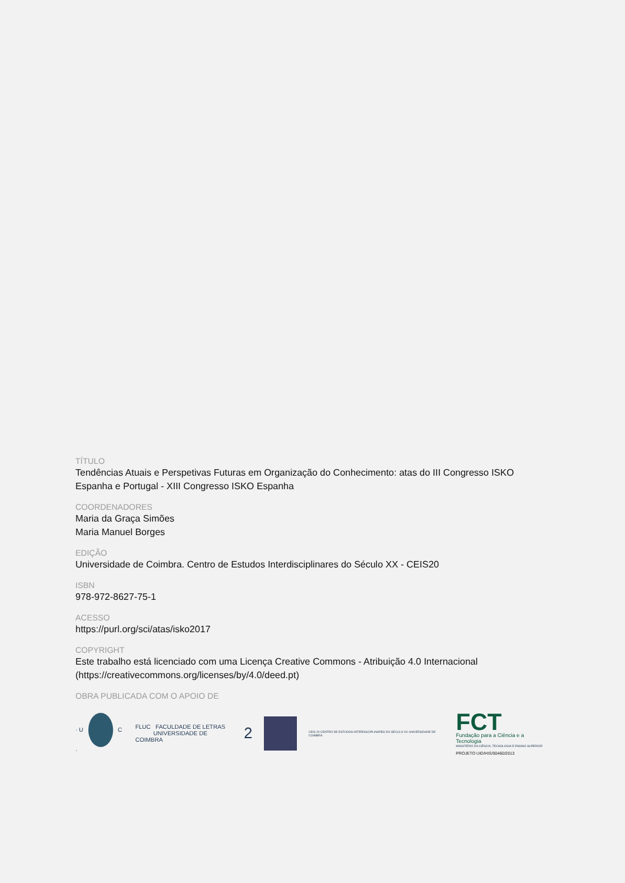TÍTULO
Tendências Atuais e Perspetivas Futuras em Organização do Conhecimento: atas do III Congresso ISKO Espanha e Portugal - XIII Congresso ISKO Espanha
COORDENADORES
Maria da Graça Simões
Maria Manuel Borges
EDIÇÃO
Universidade de Coimbra. Centro de Estudos Interdisciplinares do Século XX - CEIS20
ISBN
978-972-8627-75-1
ACESSO
https://purl.org/sci/atas/isko2017
COPYRIGHT
Este trabalho está licenciado com uma Licença Creative Commons - Atribuição 4.0 Internacional (https://creativecommons.org/licenses/by/4.0/deed.pt)
OBRA PUBLICADA COM O APOIO DE
· U C ·
FLUC FACULDADE DE LETRAS
UNIVERSIDADE DE COIMBRA
2
CEIS 20 CENTRO DE ESTUDOS INTERDISCIPLINARES DO SÉCULO XX UNIVERSIDADE DE COIMBRA
FCT
Fundação para a Ciência e a Tecnologia
MINISTÉRIO DA CIÊNCIA, TECNOLOGIA E ENSINO SUPERIOR
PROJETO UID/HIS/00460/2013